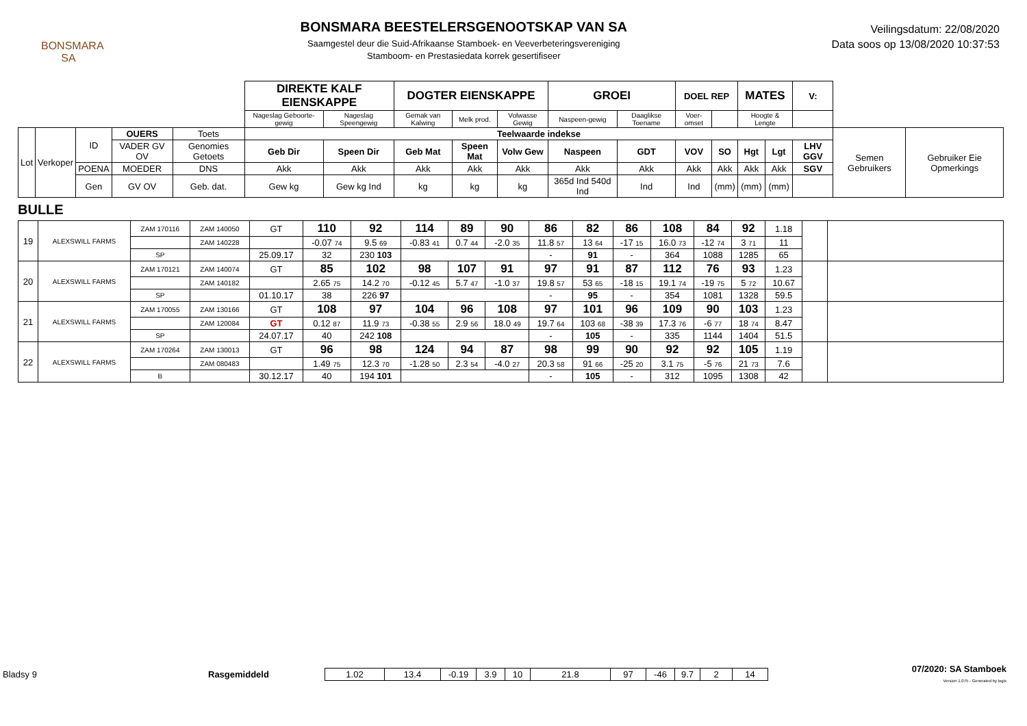BONSMARA
SA
BONSMARA BEESTELERSGENOOTSKAP VAN SA
Saamgestel deur die Suid-Afrikaanse Stamboek- en Veeverbeteringsvereniging
Stamboom- en Prestasiedata korrek gesertifiseer
Veilingsdatum: 22/08/2020
Data soos op 13/08/2020 10:37:53
| | | | | | DIREKTE KALF EIENSKAPPE | | DOGTER EIENSKAPPE | | | GROEI | | DOEL REP | | MATES | | V: | | |
| | | | | | Nageslag Geboorte-gewig | Nageslag Speengewig | Gemak van Kalwing | Melk prod. | Volwasse Gewig | Naspeen-gewig | Daaglikse Toename | Voer-omset | | Hoogte & Lengte | | | | |
| Lot | Verkoper | ID | OUERS | Toets | Teelwaarde indekse | | | | | | | | | | | | Semen Gebruikers | Gebruiker Eie Opmerkings |
| | | | VADER GV OV | Genomies Getoets | Geb Dir | Speen Dir | Geb Mat | Speen Mat | Volw Gew | Naspeen | GDT | VOV | SO | Hgt | Lgt | LHV GGV | | |
| | | POENA | MOEDER | DNS | Akk | Akk | Akk | Akk | Akk | Akk | Akk | Akk | Akk | Akk | Akk | SGV | | |
| | | Gen | GV OV | Geb. dat. | Gew kg | Gew kg Ind | kg | kg | kg | 365d Ind 540d Ind | Ind | Ind | (mm) | (mm) | (mm) | | | |
BULLE
| 19 | ALEXSWILL FARMS | ZAM 170116 | ZAM 140050 | GT | 110 | 92 | 114 | 89 | 90 | 86 | 82 | 86 | 108 | 84 | 92 | 1.18 | | |
| | | | ZAM 140228 | | -0.07 74 | 9.5 69 | -0.83 41 | 0.7 44 | -2.0 35 | 11.8 57 | 13 64 | -17 15 | 16.0 73 | -12 74 | 3 71 | 11 | | |
| | | SP | | 25.09.17 | 32 | 230 103 | | | | - | 91 | - | 364 | 1088 | 1285 | 65 | | |
| 20 | ALEXSWILL FARMS | ZAM 170121 | ZAM 140074 | GT | 85 | 102 | 98 | 107 | 91 | 97 | 91 | 87 | 112 | 76 | 93 | 1.23 | | |
| | | | ZAM 140182 | | 2.65 75 | 14.2 70 | -0.12 45 | 5.7 47 | -1.0 37 | 19.8 57 | 53 65 | -18 15 | 19.1 74 | -19 75 | 5 72 | 10.67 | | |
| | | SP | | 01.10.17 | 38 | 226 97 | | | | - | 95 | - | 354 | 1081 | 1328 | 59.5 | | |
| 21 | ALEXSWILL FARMS | ZAM 170055 | ZAM 130166 | GT | 108 | 97 | 104 | 96 | 108 | 97 | 101 | 96 | 109 | 90 | 103 | 1.23 | | |
| | | | ZAM 120084 | GT | 0.12 87 | 11.9 73 | -0.38 55 | 2.9 56 | 18.0 49 | 19.7 64 | 103 68 | -38 39 | 17.3 76 | -6 77 | 18 74 | 8.47 | | |
| | | SP | | 24.07.17 | 40 | 242 108 | | | | - | 105 | - | 335 | 1144 | 1404 | 51.5 | | |
| 22 | ALEXSWILL FARMS | ZAM 170264 | ZAM 130013 | GT | 96 | 98 | 124 | 94 | 87 | 98 | 99 | 90 | 92 | 92 | 105 | 1.19 | | |
| | | | ZAM 080483 | | 1.49 75 | 12.3 70 | -1.28 50 | 2.3 54 | -4.0 27 | 20.3 58 | 91 66 | -25 20 | 3.1 75 | -5 76 | 21 73 | 7.6 | | |
| | | B | | 30.12.17 | 40 | 194 101 | | | | - | 105 | - | 312 | 1095 | 1308 | 42 | | |
Bladsy 9 Rasgemiddeld
| 1.02 | 13.4 | -0.19 | 3.9 | 10 | 21.8 | 97 | -46 | 9.7 | 2 | 14 |
07/2020: SA Stamboek
Version 1.075 - Generated by logix